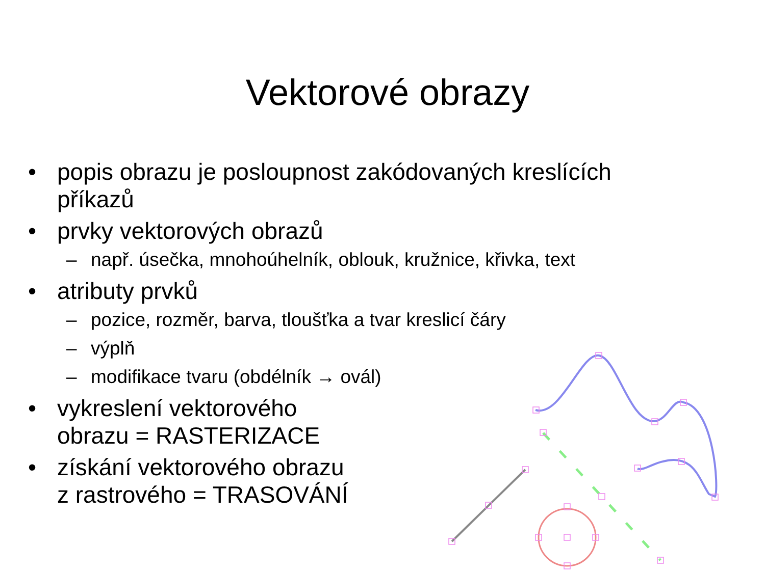Vektorové obrazy
• popis obrazu je posloupnost zakódovaných kreslících
příkazů
• prvky vektorových obrazů
– např. úsečka, mnohoúhelník, oblouk, kružnice, křivka, text
• atributy prvků
– pozice, rozměr, barva, tloušťka a tvar kreslicí čáry
– výplň
– modifikace tvaru (obdélník → ovál)
• vykreslení vektorového
obrazu = RASTERIZACE
• získání vektorového obrazu
z rastrového = TRASOVÁNÍ